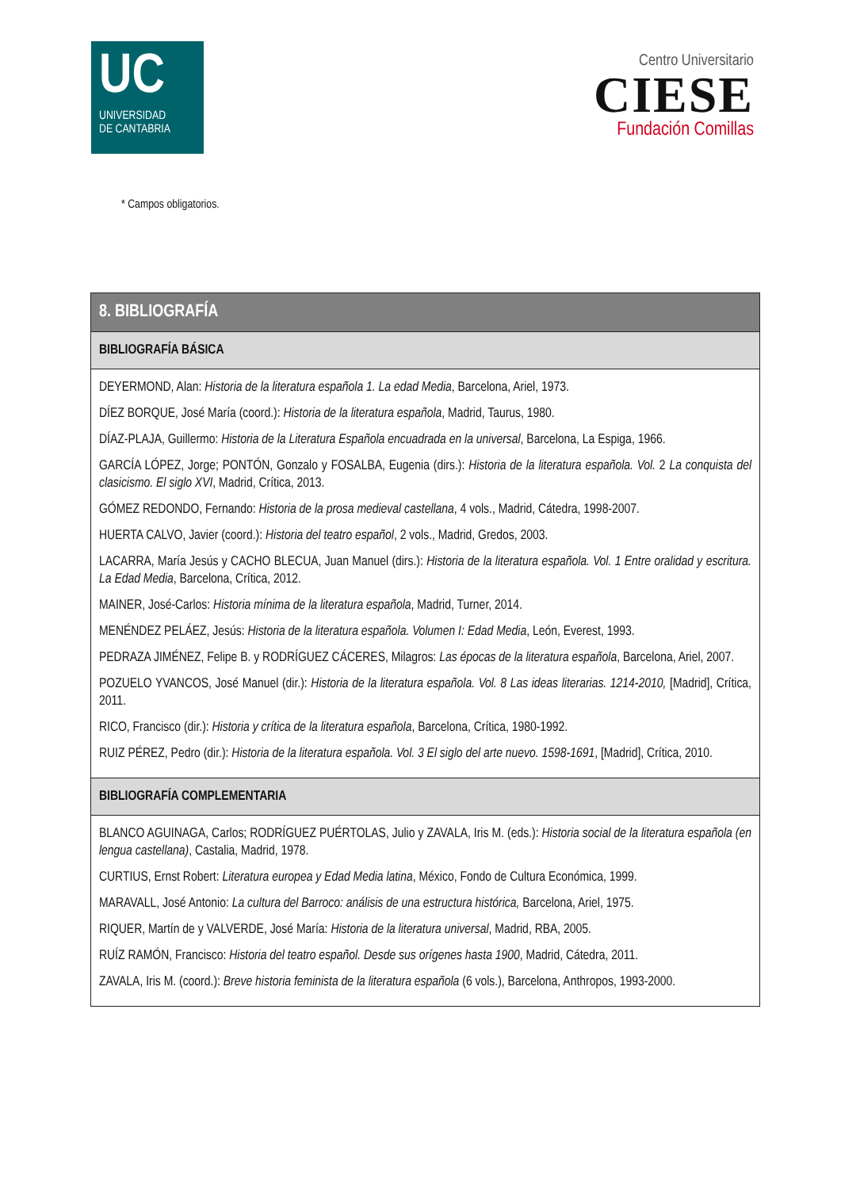UC
UNIVERSIDAD
DE CANTABRIA
Centro Universitario
CIESE
Fundación Comillas
* Campos obligatorios.
| 8. BIBLIOGRAFÍA |
| --- |
| BIBLIOGRAFÍA BÁSICA |
| DEYERMOND, Alan: Historia de la literatura española 1. La edad Media , Barcelona, Ariel, 1973. DÍEZ BORQUE, José María (coord.): Historia de la literatura española , Madrid, Taurus, 1980. DÍAZ-PLAJA, Guillermo: Historia de la Literatura Española encuadrada en la universal , Barcelona, La Espiga, 1966. GARCÍA LÓPEZ, Jorge; PONTÓN, Gonzalo y FOSALBA, Eugenia (dirs.): Historia de la literatura española. Vol. 2 La conquista del clasicismo. El siglo XVI , Madrid, Crítica, 2013. GÓMEZ REDONDO, Fernando: Historia de la prosa medieval castellana , 4 vols., Madrid, Cátedra, 1998-2007. HUERTA CALVO, Javier (coord.): Historia del teatro español , 2 vols., Madrid, Gredos, 2003. LACARRA, María Jesús y CACHO BLECUA, Juan Manuel (dirs.): Historia de la literatura española. Vol. 1 Entre oralidad y escritura. La Edad Media , Barcelona, Crítica, 2012. MAINER, José-Carlos: Historia mínima de la literatura española , Madrid, Turner, 2014. MENÉNDEZ PELÁEZ, Jesús: Historia de la literatura española. Volumen I: Edad Media , León, Everest, 1993. PEDRAZA JIMÉNEZ, Felipe B. y RODRÍGUEZ CÁCERES, Milagros: Las épocas de la literatura española , Barcelona, Ariel, 2007. POZUELO YVANCOS, José Manuel (dir.): Historia de la literatura española. Vol. 8 Las ideas literarias. 1214-2010, [Madrid], Crítica, 2011. RICO, Francisco (dir.): Historia y crítica de la literatura española , Barcelona, Crítica, 1980-1992. RUIZ PÉREZ, Pedro (dir.): Historia de la literatura española. Vol. 3 El siglo del arte nuevo. 1598-1691 , [Madrid], Crítica, 2010. |
| BIBLIOGRAFÍA COMPLEMENTARIA |
| BLANCO AGUINAGA, Carlos; RODRÍGUEZ PUÉRTOLAS, Julio y ZAVALA, Iris M. (eds.): Historia social de la literatura española (en lengua castellana) , Castalia, Madrid, 1978. CURTIUS, Ernst Robert: Literatura europea y Edad Media latina , México, Fondo de Cultura Económica, 1999. MARAVALL, José Antonio: La cultura del Barroco: análisis de una estructura histórica, Barcelona, Ariel, 1975. RIQUER, Martín de y VALVERDE, José María: Historia de la literatura universal , Madrid, RBA, 2005. RUÍZ RAMÓN, Francisco: Historia del teatro español. Desde sus orígenes hasta 1900 , Madrid, Cátedra, 2011. ZAVALA, Iris M. (coord.): Breve historia feminista de la literatura española (6 vols.), Barcelona, Anthropos, 1993-2000. |